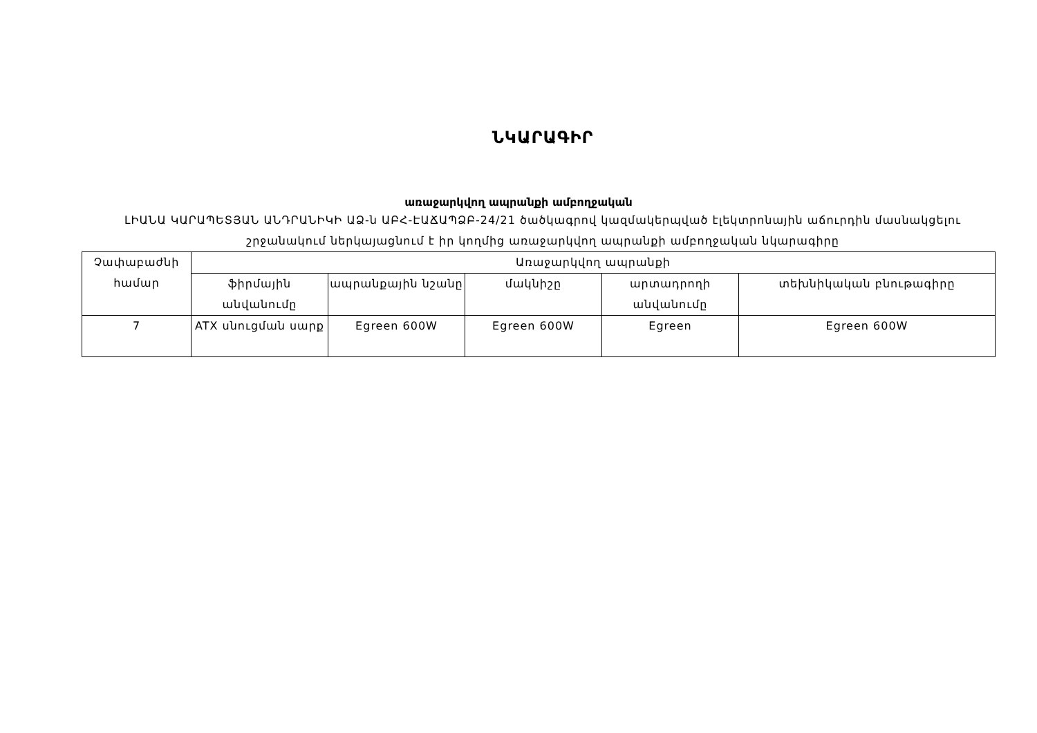ՆԿԱՐԱԳԻՐ
առաջարկվող ապրանքի ամբողջական
ԼԻԱՆԱ ԿԱՐԱՊԵՏՅԱՆ ԱՆԴՐԱՆԻԿԻ ԱՁ-ն ԱԲՀ-ԷԱՃԱՊՁԲ-24/21 ծածկագրով կազմակերպված էլեկտրոնային աճուրդին մասնակցելու շրջանակում ներկայացնում է իր կողմից առաջարկվող ապրանքի ամբողջական նկարագիրը
| Չափաբաժնի համար | Առաջարկվող ապրանքի | | | | |
| | ֆիրմային անվանումը | ապրանքային նշանը | մակնիշը | արտադրողի անվանումը | տեխնիկական բնութագիրը |
| 7 | ATX սնուցման սարք | Egreen 600W | Egreen 600W | Egreen | Egreen 600W |